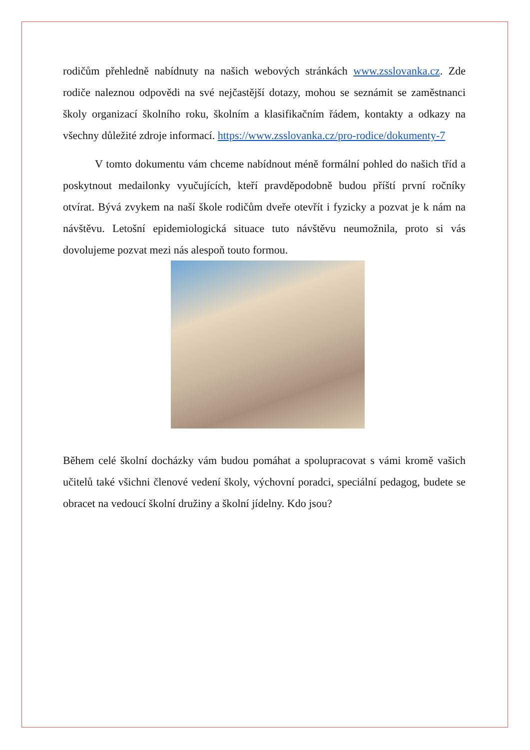rodičům přehledně nabídnuty na našich webových stránkách www.zsslovanka.cz. Zde rodiče naleznou odpovědi na své nejčastější dotazy, mohou se seznámit se zaměstnanci školy organizací školního roku, školním a klasifikačním řádem, kontakty a odkazy na všechny důležité zdroje informací. https://www.zsslovanka.cz/pro-rodice/dokumenty-7
V tomto dokumentu vám chceme nabídnout méně formální pohled do našich tříd a poskytnout medailonky vyučujících, kteří pravděpodobně budou příští první ročníky otvírat. Bývá zvykem na naší škole rodičům dveře otevřít i fyzicky a pozvat je k nám na návštěvu. Letošní epidemiologická situace tuto návštěvu neumožnila, proto si vás dovolujeme pozvat mezi nás alespoň touto formou.
Během celé školní docházky vám budou pomáhat a spolupracovat s vámi kromě vašich učitelů také všichni členové vedení školy, výchovní poradci, speciální pedagog, budete se obracet na vedoucí školní družiny a školní jídelny. Kdo jsou?